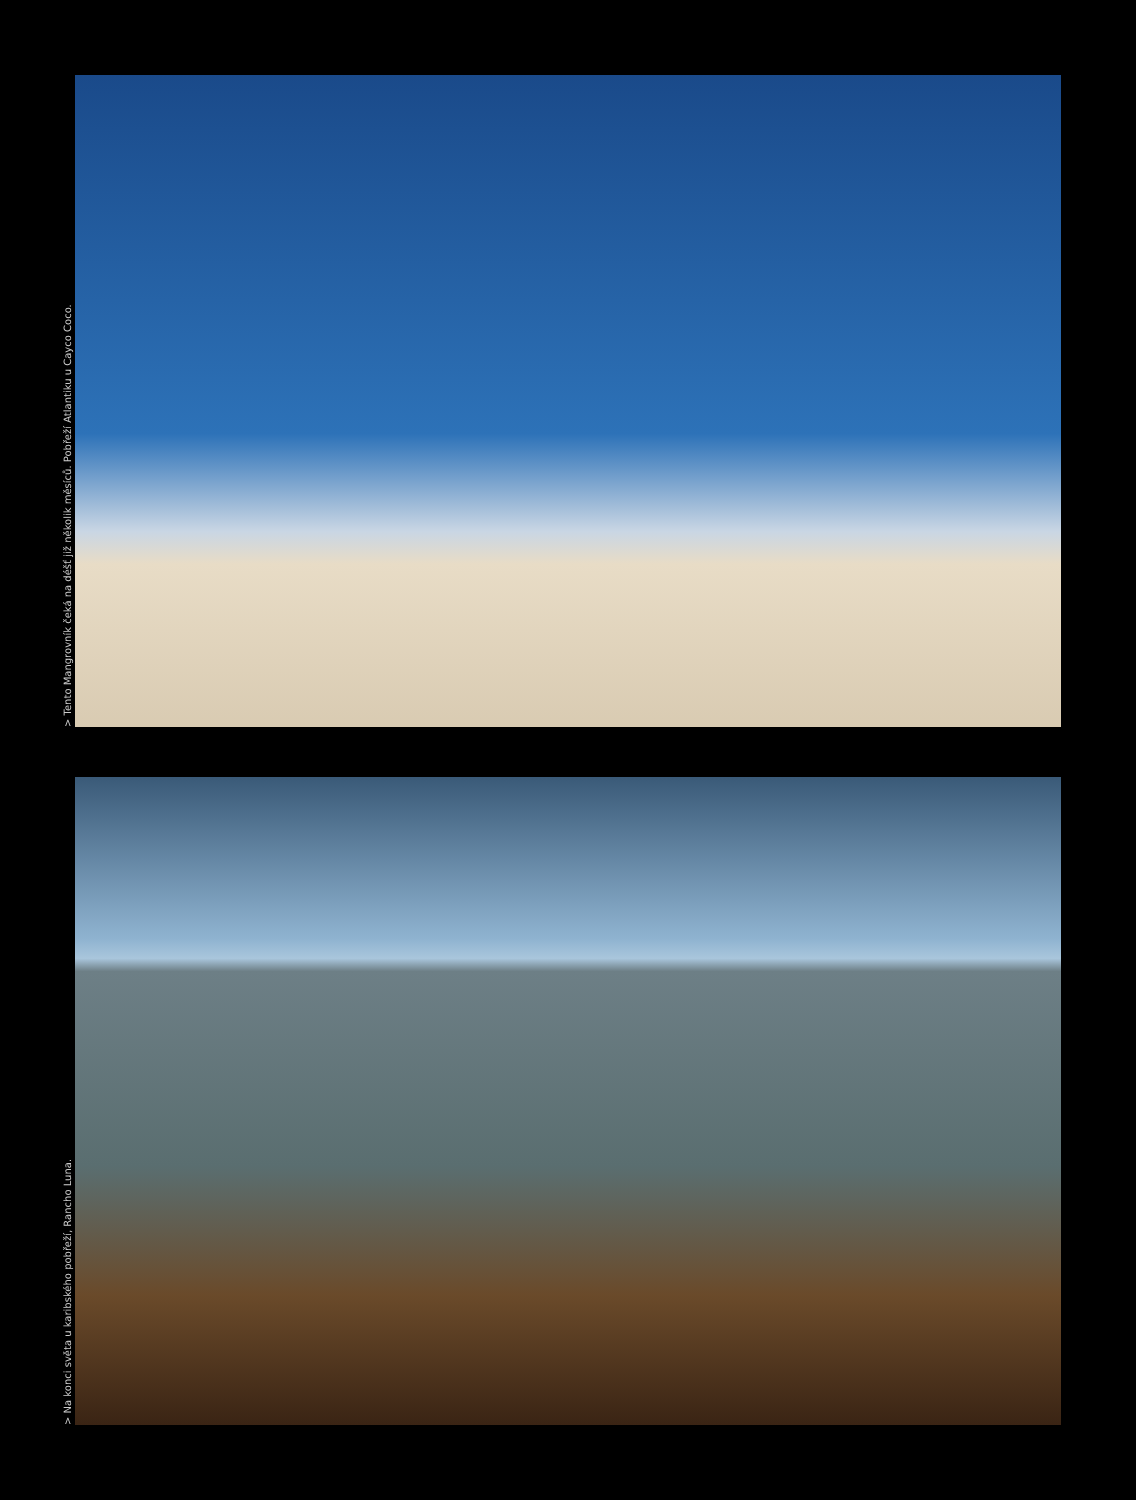> Tento Mangrovník čeká na déšť již několik měsíců. Pobřeží Atlantiku u Cayco Coco.
> Na konci světa u karibského pobřeží, Rancho Luna.